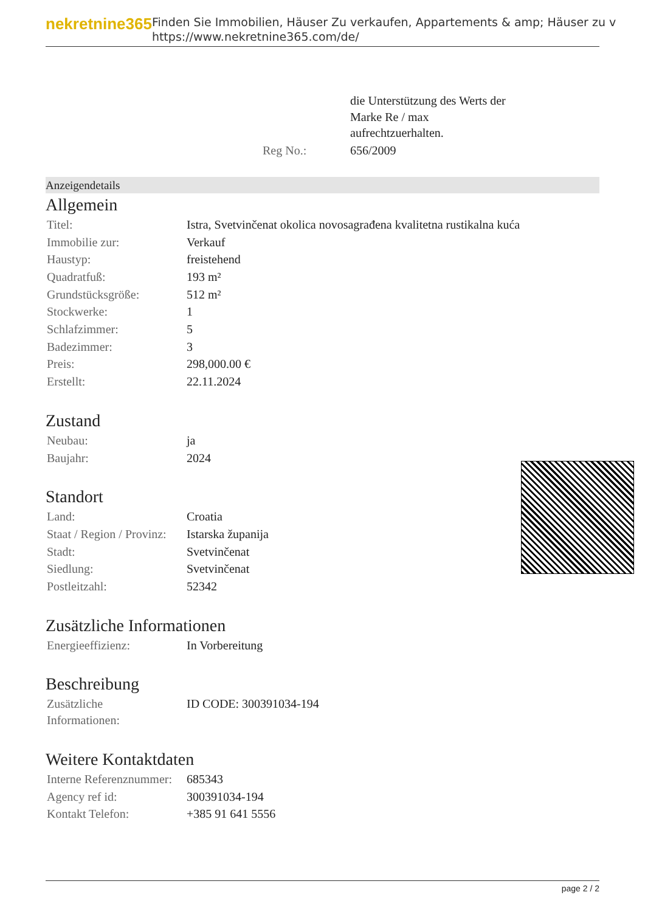nekretnine365
Finden Sie Immobilien, Häuser Zu verkaufen, Appartements & amp; Häuser zu v
https://www.nekretnine365.com/de/
| | die Unterstützung des Werts der Marke Re / max aufrechtzuerhalten. |
| Reg No.: | 656/2009 |
Anzeigendetails
Allgemein
| Titel: | Istra, Svetvinčenat okolica novosagrađena kvalitetna rustikalna kuća |
| Immobilie zur: | Verkauf |
| Haustyp: | freistehend |
| Quadratfuß: | 193 m² |
| Grundstücksgröße: | 512 m² |
| Stockwerke: | 1 |
| Schlafzimmer: | 5 |
| Badezimmer: | 3 |
| Preis: | 298,000.00 € |
| Erstellt: | 22.11.2024 |
Zustand
| Neubau: | ja |
| Baujahr: | 2024 |
Standort
| Land: | Croatia |
| Staat / Region / Provinz: | Istarska županija |
| Stadt: | Svetvinčenat |
| Siedlung: | Svetvinčenat |
| Postleitzahl: | 52342 |
Zusätzliche Informationen
| Energieeffizienz: | In Vorbereitung |
Beschreibung
| Zusätzliche Informationen: | ID CODE: 300391034-194 |
Weitere Kontaktdaten
| Interne Referenznummer: | 685343 |
| Agency ref id: | 300391034-194 |
| Kontakt Telefon: | +385 91 641 5556 |
page 2 / 2